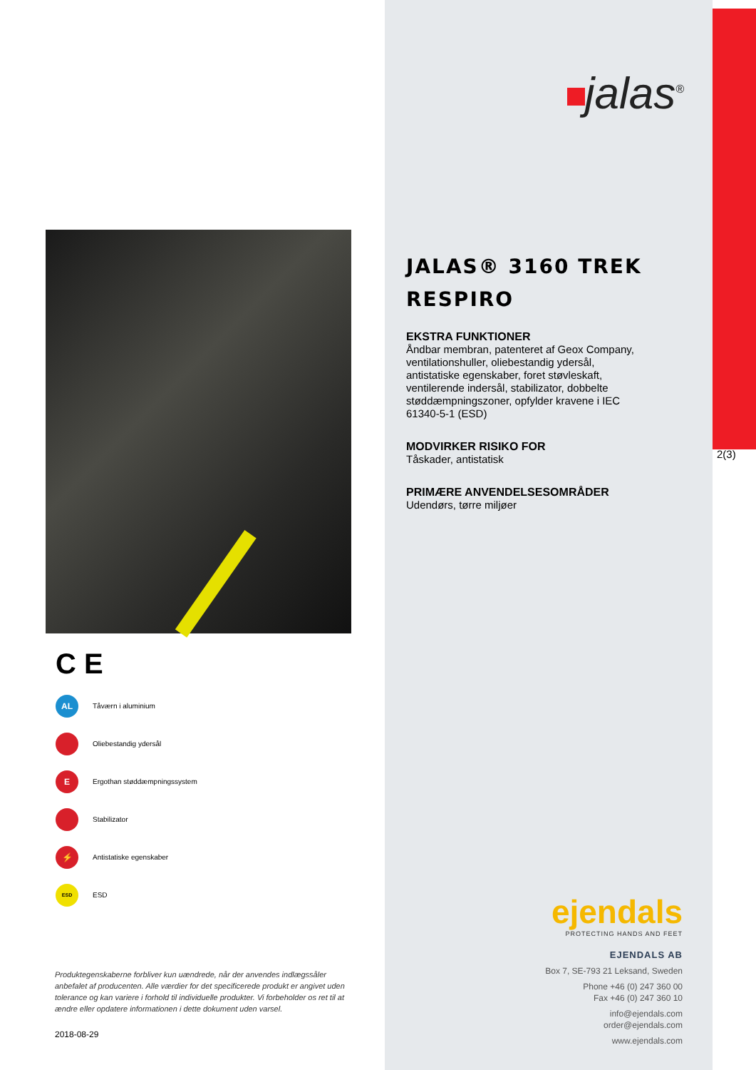C E
AL Tåværn i aluminium
Oliebestandig ydersål
E Ergothan støddæmpningssystem
Stabilizator
⚡ Antistatiske egenskaber
ESD ESD
Produktegenskaberne forbliver kun uændrede, når der anvendes indlægssåler anbefalet af producenten. Alle værdier for det specificerede produkt er angivet uden tolerance og kan variere i forhold til individuelle produkter. Vi forbeholder os ret til at ændre eller opdatere informationen i dette dokument uden varsel.
2018-08-29
jalas<sup>®</sup>
JALAS® 3160 TREK RESPIRO
EKSTRA FUNKTIONER
Åndbar membran, patenteret af Geox Company, ventilationshuller, oliebestandig ydersål, antistatiske egenskaber, foret støvleskaft, ventilerende indersål, stabilizator, dobbelte støddæmpningszoner, opfylder kravene i IEC 61340-5-1 (ESD)
MODVIRKER RISIKO FOR
Tåskader, antistatisk
PRIMÆRE ANVENDELSESOMRÅDER
Udendørs, tørre miljøer
2(3)
ejendals
PROTECTING HANDS AND FEET
EJENDALS AB
Box 7, SE-793 21 Leksand, Sweden
Phone +46 (0) 247 360 00
Fax +46 (0) 247 360 10
info@ejendals.com
order@ejendals.com
www.ejendals.com